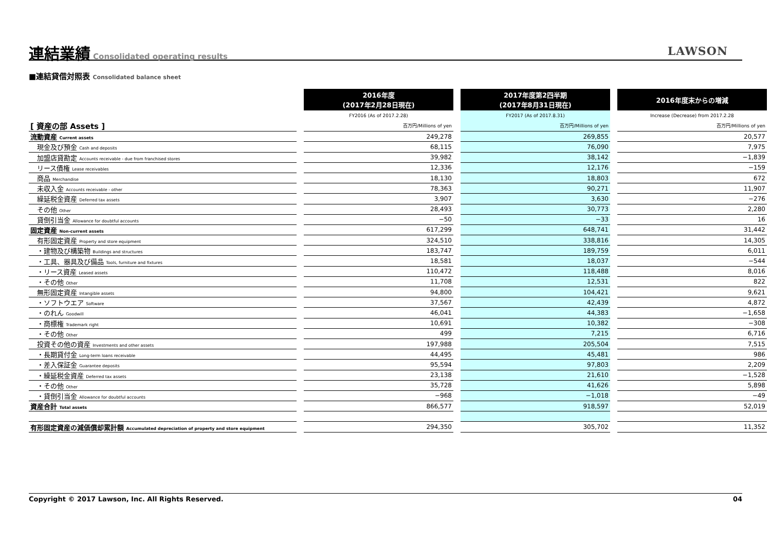連結業績
Consolidated operating results
LAWSON
■連結貸借対照表 Consolidated balance sheet
| | | 2016年度 (2017年2月28日現在) | | 2017年度第2四半期 (2017年8月31日現在) | | 2016年度末からの増減 |
| | | FY2016 (As of 2017.2.28) | | FY2017 (As of 2017.8.31) | | Increase (Decrease) from 2017.2.28 |
| [ 資産の部 Assets ] | | 百万円/Millions of yen | | 百万円/Millions of yen | | 百万円/Millions of yen |
| 流動資産 Current assets | | 249,278 | | 269,855 | | 20,577 |
| 現金及び預金 Cash and deposits | | 68,115 | | 76,090 | | 7,975 |
| 加盟店貸勘定 Accounts receivable - due from franchised stores | | 39,982 | | 38,142 | | −1,839 |
| リース債権 Lease receivables | | 12,336 | | 12,176 | | −159 |
| 商品 Merchandise | | 18,130 | | 18,803 | | 672 |
| 未収入金 Accounts receivable - other | | 78,363 | | 90,271 | | 11,907 |
| 繰延税金資産 Deferred tax assets | | 3,907 | | 3,630 | | −276 |
| その他 Other | | 28,493 | | 30,773 | | 2,280 |
| 貸倒引当金 Allowance for doubtful accounts | | −50 | | −33 | | 16 |
| 固定資産 Non-current assets | | 617,299 | | 648,741 | | 31,442 |
| 有形固定資産 Property and store equipment | | 324,510 | | 338,816 | | 14,305 |
| ・建物及び構築物 Buildings and structures | | 183,747 | | 189,759 | | 6,011 |
| ・工具、器具及び備品 Tools, furniture and fixtures | | 18,581 | | 18,037 | | −544 |
| ・リース資産 Leased assets | | 110,472 | | 118,488 | | 8,016 |
| ・その他 Other | | 11,708 | | 12,531 | | 822 |
| 無形固定資産 Intangible assets | | 94,800 | | 104,421 | | 9,621 |
| ・ソフトウエア Software | | 37,567 | | 42,439 | | 4,872 |
| ・のれん Goodwill | | 46,041 | | 44,383 | | −1,658 |
| ・商標権 Trademark right | | 10,691 | | 10,382 | | −308 |
| ・その他 Other | | 499 | | 7,215 | | 6,716 |
| 投資その他の資産 Investments and other assets | | 197,988 | | 205,504 | | 7,515 |
| ・長期貸付金 Long-term loans receivable | | 44,495 | | 45,481 | | 986 |
| ・差入保証金 Guarantee deposits | | 95,594 | | 97,803 | | 2,209 |
| ・繰延税金資産 Deferred tax assets | | 23,138 | | 21,610 | | −1,528 |
| ・その他 Other | | 35,728 | | 41,626 | | 5,898 |
| ・貸倒引当金 Allowance for doubtful accounts | | −968 | | −1,018 | | −49 |
| 資産合計 Total assets | | 866,577 | | 918,597 | | 52,019 |
| 有形固定資産の減価償却累計額 Accumulated depreciation of property and store equipment | | 294,350 | | 305,702 | | 11,352 |
Copyright © 2017 Lawson, Inc. All Rights Reserved. 04